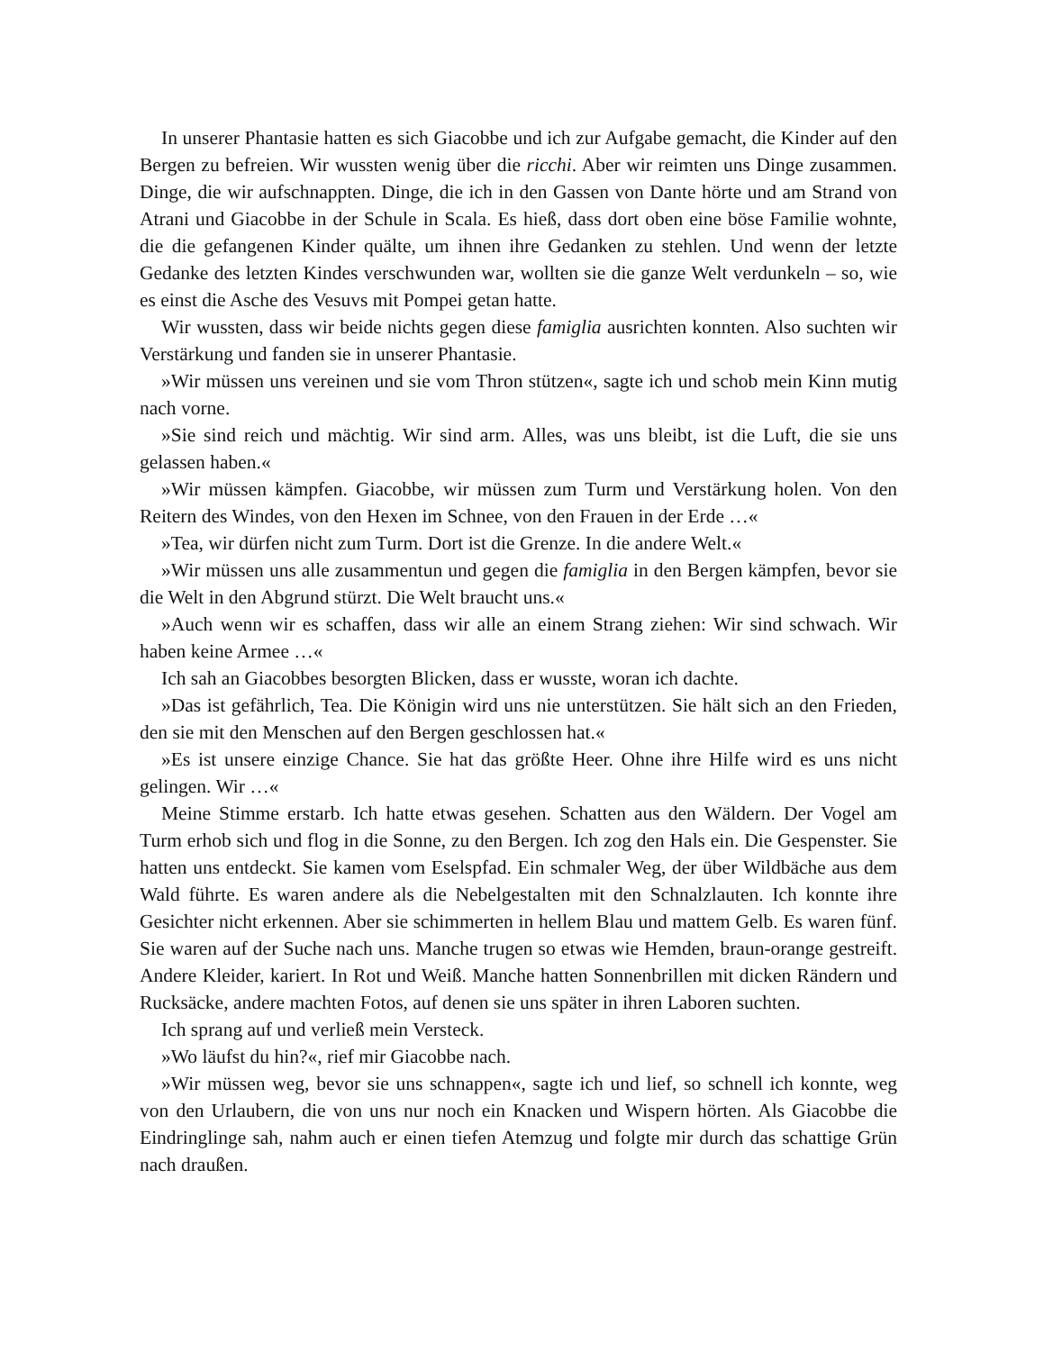In unserer Phantasie hatten es sich Giacobbe und ich zur Aufgabe gemacht, die Kinder auf den Bergen zu befreien. Wir wussten wenig über die ricchi. Aber wir reimten uns Dinge zusammen. Dinge, die wir aufschnappten. Dinge, die ich in den Gassen von Dante hörte und am Strand von Atrani und Giacobbe in der Schule in Scala. Es hieß, dass dort oben eine böse Familie wohnte, die die gefangenen Kinder quälte, um ihnen ihre Gedanken zu stehlen. Und wenn der letzte Gedanke des letzten Kindes verschwunden war, wollten sie die ganze Welt verdunkeln – so, wie es einst die Asche des Vesuvs mit Pompei getan hatte.
Wir wussten, dass wir beide nichts gegen diese famiglia ausrichten konnten. Also suchten wir Verstärkung und fanden sie in unserer Phantasie.
»Wir müssen uns vereinen und sie vom Thron stützen«, sagte ich und schob mein Kinn mutig nach vorne.
»Sie sind reich und mächtig. Wir sind arm. Alles, was uns bleibt, ist die Luft, die sie uns gelassen haben.«
»Wir müssen kämpfen. Giacobbe, wir müssen zum Turm und Verstärkung holen. Von den Reitern des Windes, von den Hexen im Schnee, von den Frauen in der Erde …«
»Tea, wir dürfen nicht zum Turm. Dort ist die Grenze. In die andere Welt.«
»Wir müssen uns alle zusammentun und gegen die famiglia in den Bergen kämpfen, bevor sie die Welt in den Abgrund stürzt. Die Welt braucht uns.«
»Auch wenn wir es schaffen, dass wir alle an einem Strang ziehen: Wir sind schwach. Wir haben keine Armee …«
Ich sah an Giacobbes besorgten Blicken, dass er wusste, woran ich dachte.
»Das ist gefährlich, Tea. Die Königin wird uns nie unterstützen. Sie hält sich an den Frieden, den sie mit den Menschen auf den Bergen geschlossen hat.«
»Es ist unsere einzige Chance. Sie hat das größte Heer. Ohne ihre Hilfe wird es uns nicht gelingen. Wir …«
Meine Stimme erstarb. Ich hatte etwas gesehen. Schatten aus den Wäldern. Der Vogel am Turm erhob sich und flog in die Sonne, zu den Bergen. Ich zog den Hals ein. Die Gespenster. Sie hatten uns entdeckt. Sie kamen vom Eselspfad. Ein schmaler Weg, der über Wildbäche aus dem Wald führte. Es waren andere als die Nebelgestalten mit den Schnalzlauten. Ich konnte ihre Gesichter nicht erkennen. Aber sie schimmerten in hellem Blau und mattem Gelb. Es waren fünf. Sie waren auf der Suche nach uns. Manche trugen so etwas wie Hemden, braun-orange gestreift. Andere Kleider, kariert. In Rot und Weiß. Manche hatten Sonnenbrillen mit dicken Rändern und Rucksäcke, andere machten Fotos, auf denen sie uns später in ihren Laboren suchten.
Ich sprang auf und verließ mein Versteck.
»Wo läufst du hin?«, rief mir Giacobbe nach.
»Wir müssen weg, bevor sie uns schnappen«, sagte ich und lief, so schnell ich konnte, weg von den Urlaubern, die von uns nur noch ein Knacken und Wispern hörten. Als Giacobbe die Eindringlinge sah, nahm auch er einen tiefen Atemzug und folgte mir durch das schattige Grün nach draußen.